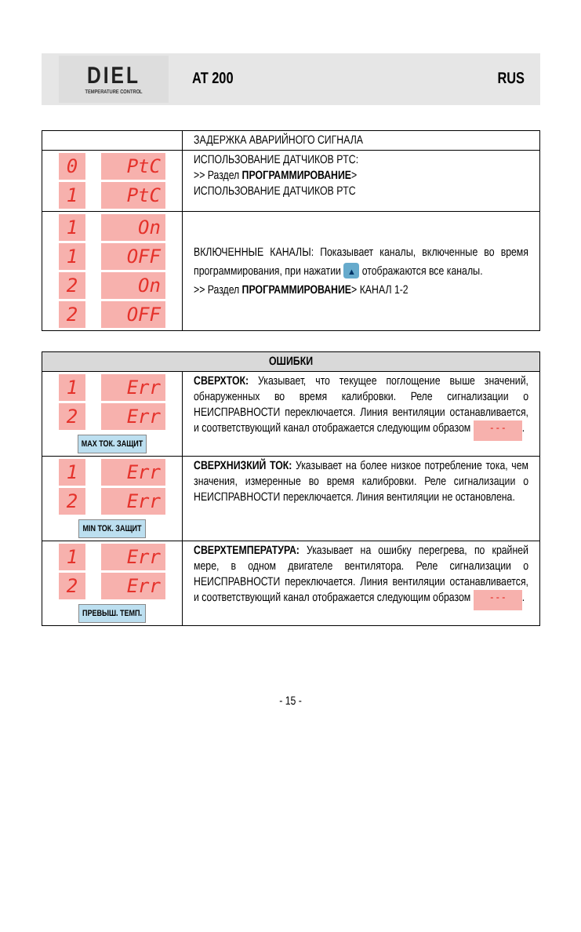DIEL
TEMPERATURE CONTROL
AT 200 RUS
| | ЗАДЕРЖКА АВАРИЙНОГО СИГНАЛА |
| 0 PtC 1 PtC | ИСПОЛЬЗОВАНИЕ ДАТЧИКОВ PTC: >> Раздел ПРОГРАММИРОВАНИЕ > ИСПОЛЬЗОВАНИЕ ДАТЧИКОВ PTC |
| 1 On 1 OFF 2 On 2 OFF | ВКЛЮЧЕННЫЕ КАНАЛЫ: Показывает каналы, включенные во время программирования, при нажатии ▲ отображаются все каналы. >> Раздел ПРОГРАММИРОВАНИЕ > КАНАЛ 1-2 |
| ОШИБКИ | |
| --- | --- |
| 1 Err 2 Err MAX ТОК. ЗАЩИТ | СВЕРХТОК: Указывает, что текущее поглощение выше значений, обнаруженных во время калибровки. Реле сигнализации о НЕИСПРАВНОСТИ переключается. Линия вентиляции останавливается, и соответствующий канал отображается следующим образом - - - . |
| 1 Err 2 Err MIN ТОК. ЗАЩИТ | СВЕРХНИЗКИЙ ТОК: Указывает на более низкое потребление тока, чем значения, измеренные во время калибровки. Реле сигнализации о НЕИСПРАВНОСТИ переключается. Линия вентиляции не остановлена. |
| 1 Err 2 Err ПРЕВЫШ. ТЕМП. | СВЕРХТЕМПЕРАТУРА: Указывает на ошибку перегрева, по крайней мере, в одном двигателе вентилятора. Реле сигнализации о НЕИСПРАВНОСТИ переключается. Линия вентиляции останавливается, и соответствующий канал отображается следующим образом - - - . |
- 15 -